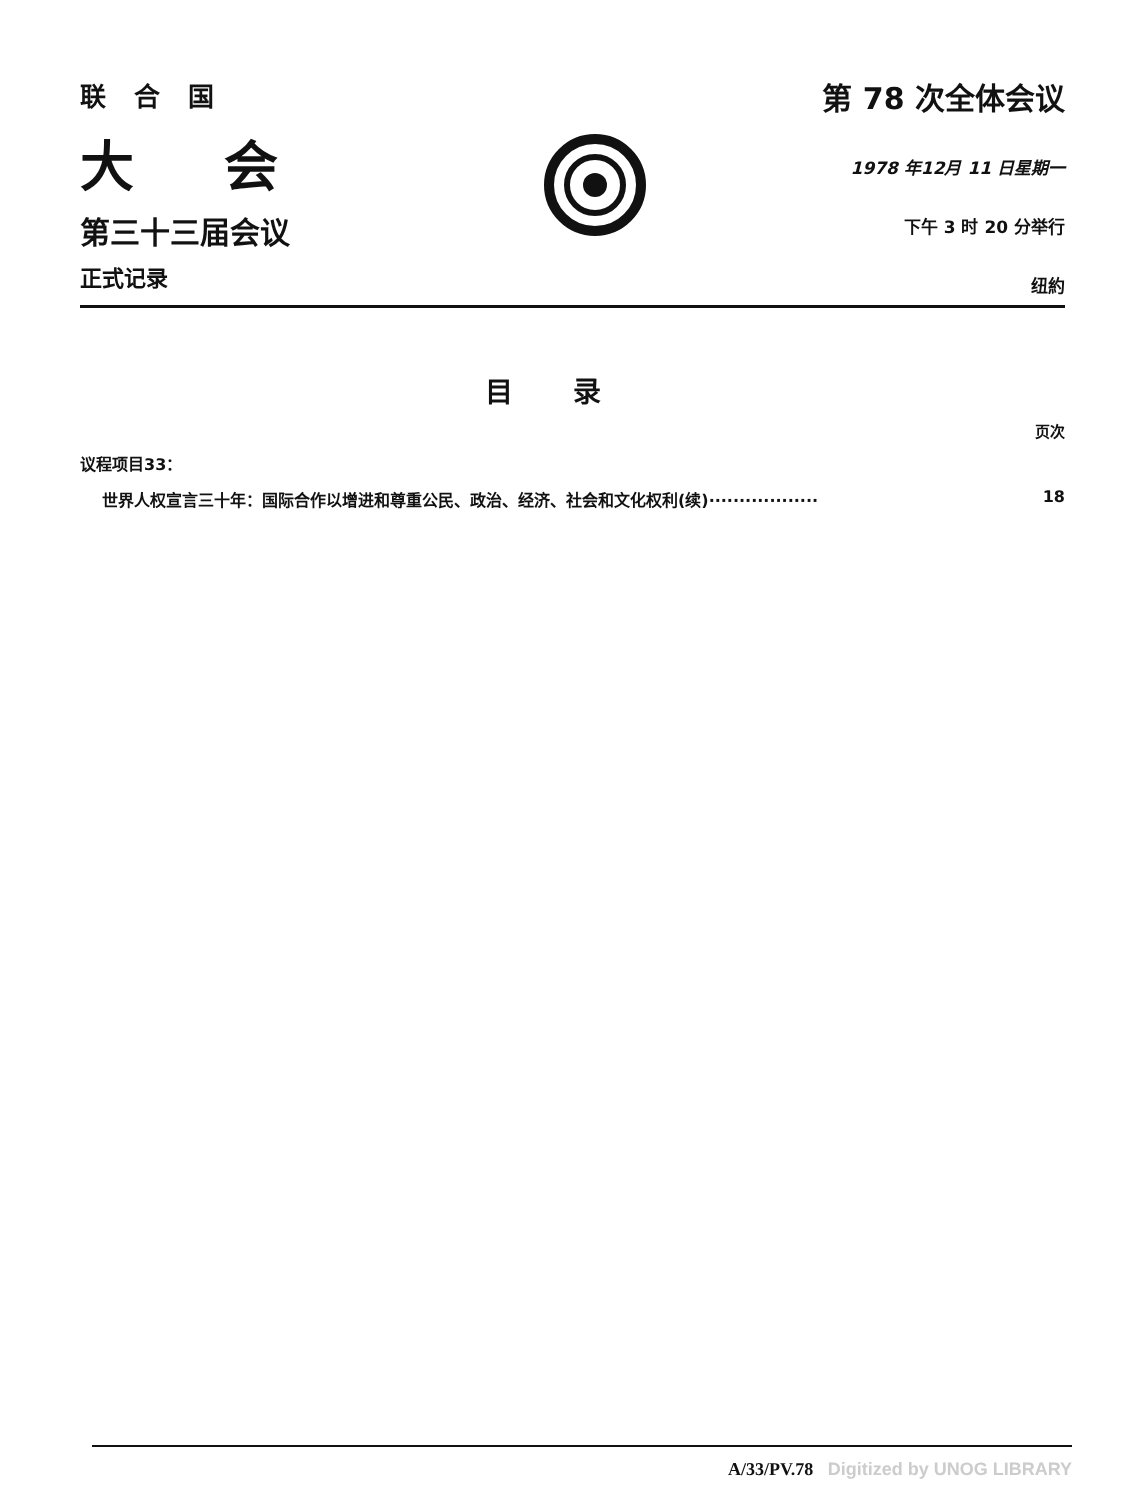联合国
大会
第三十三届会议
正式记录
第 78 次全体会议
1978 年12月 11 日星期一
下午 3 时 20 分举行
纽約
目录
页次
议程项目33：
世界人权宣言三十年：国际合作以增进和尊重公民、政治、经济、社会和文化权利(续)·················· 18
A/33/PV.78 Digitized by UNOG LIBRARY